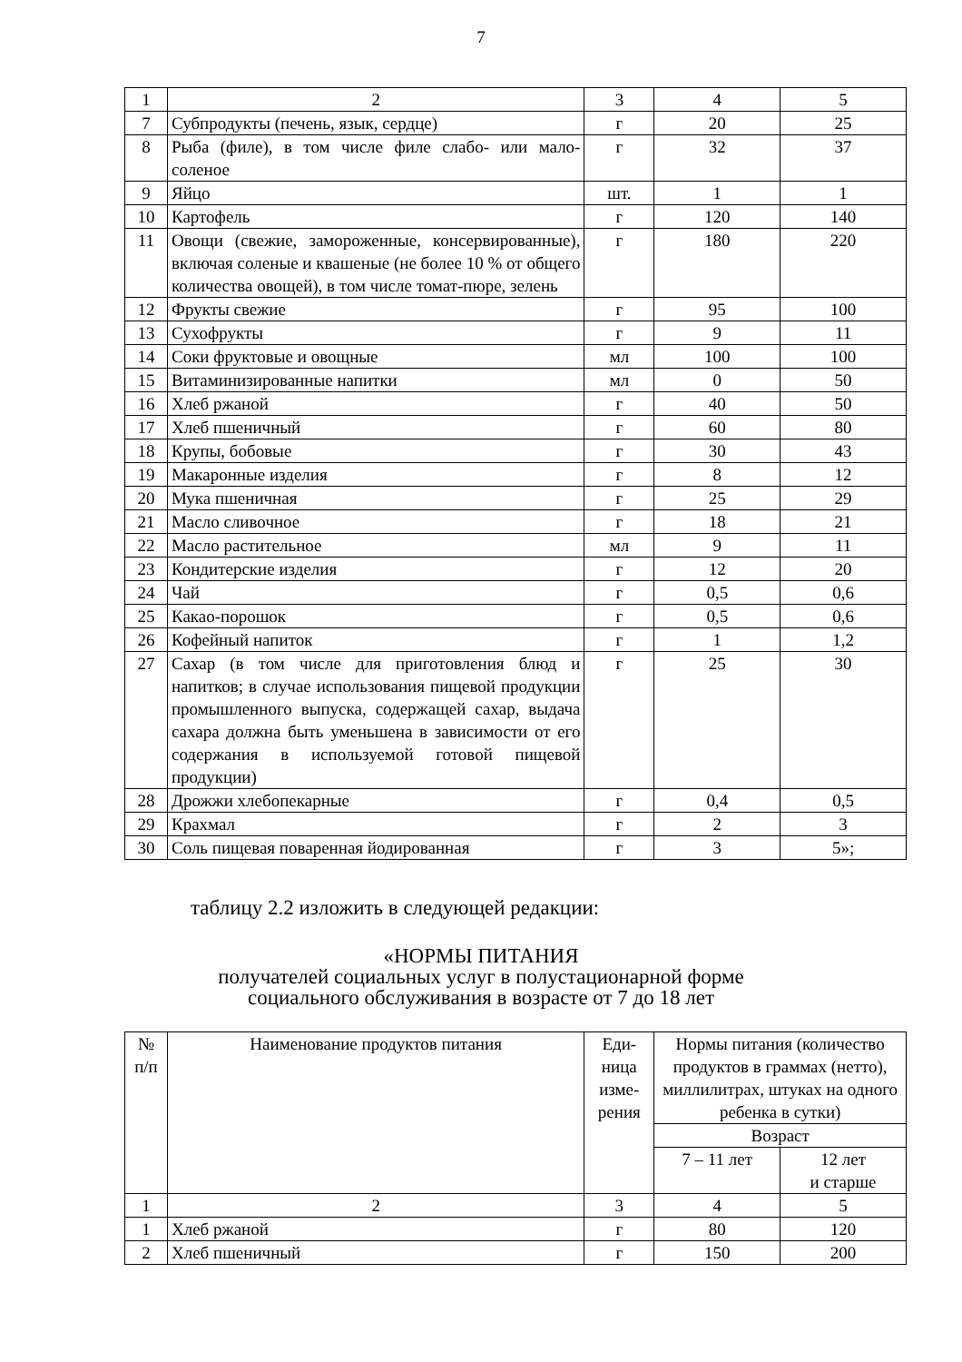7
| 1 | 2 | 3 | 4 | 5 |
| 7 | Субпродукты (печень, язык, сердце) | г | 20 | 25 |
| 8 | Рыба (филе), в том числе филе слабо- или мало-соленое | г | 32 | 37 |
| 9 | Яйцо | шт. | 1 | 1 |
| 10 | Картофель | г | 120 | 140 |
| 11 | Овощи (свежие, замороженные, консервированные), включая соленые и квашеные (не более 10 % от общего количества овощей), в том числе томат-пюре, зелень | г | 180 | 220 |
| 12 | Фрукты свежие | г | 95 | 100 |
| 13 | Сухофрукты | г | 9 | 11 |
| 14 | Соки фруктовые и овощные | мл | 100 | 100 |
| 15 | Витаминизированные напитки | мл | 0 | 50 |
| 16 | Хлеб ржаной | г | 40 | 50 |
| 17 | Хлеб пшеничный | г | 60 | 80 |
| 18 | Крупы, бобовые | г | 30 | 43 |
| 19 | Макаронные изделия | г | 8 | 12 |
| 20 | Мука пшеничная | г | 25 | 29 |
| 21 | Масло сливочное | г | 18 | 21 |
| 22 | Масло растительное | мл | 9 | 11 |
| 23 | Кондитерские изделия | г | 12 | 20 |
| 24 | Чай | г | 0,5 | 0,6 |
| 25 | Какао-порошок | г | 0,5 | 0,6 |
| 26 | Кофейный напиток | г | 1 | 1,2 |
| 27 | Сахар (в том числе для приготовления блюд и напитков; в случае использования пищевой продукции промышленного выпуска, содержащей сахар, выдача сахара должна быть уменьшена в зависимости от его содержания в используемой готовой пищевой продукции) | г | 25 | 30 |
| 28 | Дрожжи хлебопекарные | г | 0,4 | 0,5 |
| 29 | Крахмал | г | 2 | 3 |
| 30 | Соль пищевая поваренная йодированная | г | 3 | 5»; |
таблицу 2.2 изложить в следующей редакции:
«НОРМЫ ПИТАНИЯ
получателей социальных услуг в полустационарной форме
социального обслуживания в возрасте от 7 до 18 лет
| № п/п | Наименование продуктов питания | Еди- ница изме- рения | Нормы питания (количество продуктов в граммах (нетто), миллилитрах, штуках на одного ребенка в сутки) | |
| --- | --- | --- | --- | --- |
| | | | Возраст | |
| | | | 7 – 11 лет | 12 лет и старше |
| 1 | 2 | 3 | 4 | 5 |
| 1 | Хлеб ржаной | г | 80 | 120 |
| 2 | Хлеб пшеничный | г | 150 | 200 |